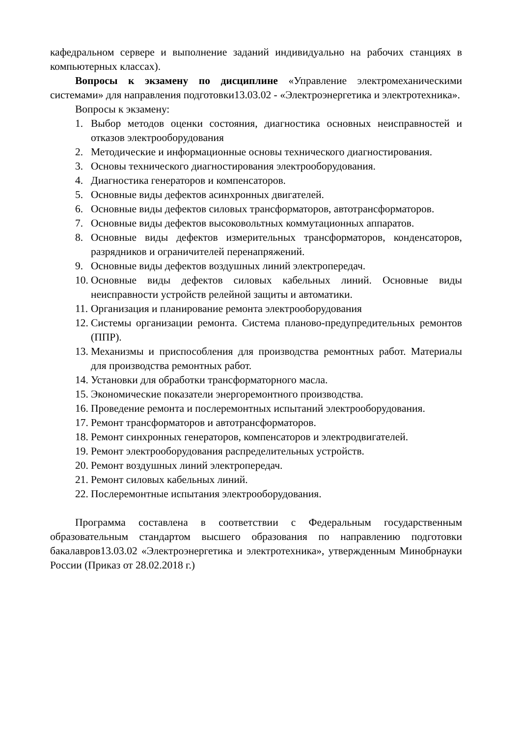кафедральном сервере и выполнение заданий индивидуально на рабочих станциях в компьютерных классах).
Вопросы к экзамену по дисциплине «Управление электромеханическими системами» для направления подготовки13.03.02 - «Электроэнергетика и электротехника».
Вопросы к экзамену:
1. Выбор методов оценки состояния, диагностика основных неисправностей и отказов электрооборудования
2. Методические и информационные основы технического диагностирования.
3. Основы технического диагностирования электрооборудования.
4. Диагностика генераторов и компенсаторов.
5. Основные виды дефектов асинхронных двигателей.
6. Основные виды дефектов силовых трансформаторов, автотрансформаторов.
7. Основные виды дефектов высоковольтных коммутационных аппаратов.
8. Основные виды дефектов измерительных трансформаторов, конденсаторов, разрядников и ограничителей перенапряжений.
9. Основные виды дефектов воздушных линий электропередач.
10. Основные виды дефектов силовых кабельных линий. Основные виды неисправности устройств релейной защиты и автоматики.
11. Организация и планирование ремонта электрооборудования
12. Системы организации ремонта. Система планово-предупредительных ремонтов (ППР).
13. Механизмы и приспособления для производства ремонтных работ. Материалы для производства ремонтных работ.
14. Установки для обработки трансформаторного масла.
15. Экономические показатели энергоремонтного производства.
16. Проведение ремонта и послеремонтных испытаний электрооборудования.
17. Ремонт трансформаторов и автотрансформаторов.
18. Ремонт синхронных генераторов, компенсаторов и электродвигателей.
19. Ремонт электрооборудования распределительных устройств.
20. Ремонт воздушных линий электропередач.
21. Ремонт силовых кабельных линий.
22. Послеремонтные испытания электрооборудования.
Программа составлена в соответствии с Федеральным государственным образовательным стандартом высшего образования по направлению подготовки бакалавров13.03.02 «Электроэнергетика и электротехника», утвержденным Минобрнауки России (Приказ от 28.02.2018 г.)